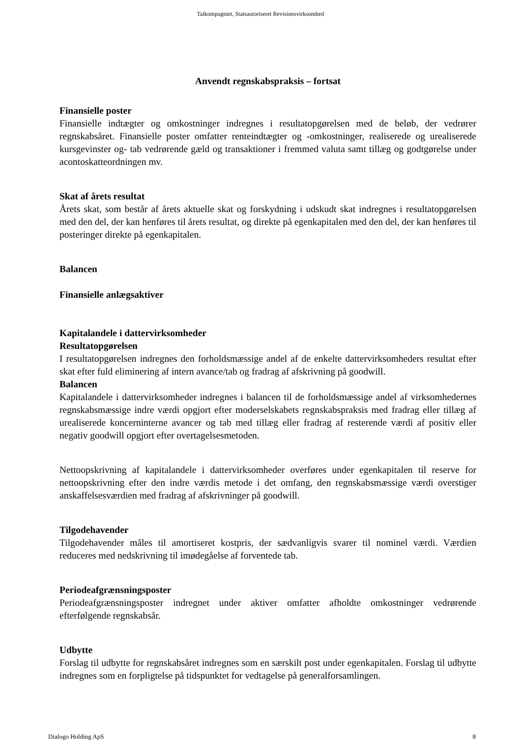Talkompagniet, Statsautoriseret Revisionsvirksomhed
Anvendt regnskabspraksis – fortsat
Finansielle poster
Finansielle indtægter og omkostninger indregnes i resultatopgørelsen med de beløb, der vedrører regnskabsåret. Finansielle poster omfatter renteindtægter og -omkostninger, realiserede og urealiserede kursgevinster og- tab vedrørende gæld og transaktioner i fremmed valuta samt tillæg og godtgørelse under acontoskatteordningen mv.
Skat af årets resultat
Årets skat, som består af årets aktuelle skat og forskydning i udskudt skat indregnes i resultatopgørelsen med den del, der kan henføres til årets resultat, og direkte på egenkapitalen med den del, der kan henføres til posteringer direkte på egenkapitalen.
Balancen
Finansielle anlægsaktiver
Kapitalandele i dattervirksomheder
Resultatopgørelsen
I resultatopgørelsen indregnes den forholdsmæssige andel af de enkelte dattervirksomheders resultat efter skat efter fuld eliminering af intern avance/tab og fradrag af afskrivning på goodwill.
Balancen
Kapitalandele i dattervirksomheder indregnes i balancen til de forholdsmæssige andel af virksomhedernes regnskabsmæssige indre værdi opgjort efter moderselskabets regnskabspraksis med fradrag eller tillæg af urealiserede koncerninterne avancer og tab med tillæg eller fradrag af resterende værdi af positiv eller negativ goodwill opgjort efter overtagelsesmetoden.
Nettoopskrivning af kapitalandele i dattervirksomheder overføres under egenkapitalen til reserve for nettoopskrivning efter den indre værdis metode i det omfang, den regnskabsmæssige værdi overstiger anskaffelsesværdien med fradrag af afskrivninger på goodwill.
Tilgodehavender
Tilgodehavender måles til amortiseret kostpris, der sædvanligvis svarer til nominel værdi. Værdien reduceres med nedskrivning til imødegåelse af forventede tab.
Periodeafgrænsningsposter
Periodeafgrænsningsposter indregnet under aktiver omfatter afholdte omkostninger vedrørende efterfølgende regnskabsår.
Udbytte
Forslag til udbytte for regnskabsåret indregnes som en særskilt post under egenkapitalen. Forslag til udbytte indregnes som en forpligtelse på tidspunktet for vedtagelse på generalforsamlingen.
Dialogo Holding ApS 8